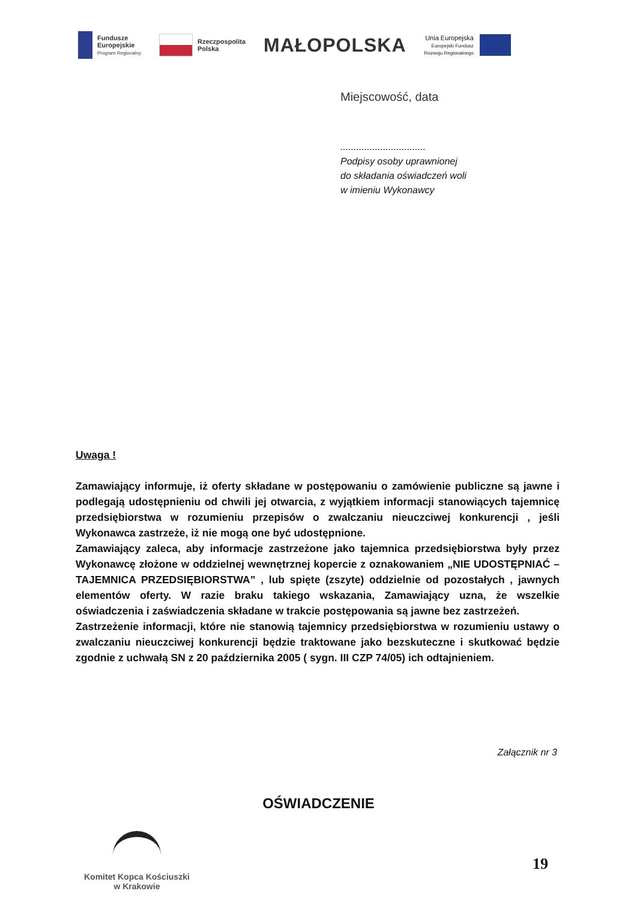Fundusze
Europejskie
Program Regionalny
Rzeczpospolita
Polska
MAŁOPOLSKA
Unia Europejska
Europejski Fundusz
Rozwoju Regionalnego
Miejscowość, data
................................
Podpisy osoby uprawnionej
do składania oświadczeń woli
w imieniu Wykonawcy
Uwaga !
Zamawiający informuje, iż oferty składane w postępowaniu o zamówienie publiczne są jawne i podlegają udostępnieniu od chwili jej otwarcia, z wyjątkiem informacji stanowiących tajemnicę przedsiębiorstwa w rozumieniu przepisów o zwalczaniu nieuczciwej konkurencji , jeśli Wykonawca zastrzeże, iż nie mogą one być udostępnione.
Zamawiający zaleca, aby informacje zastrzeżone jako tajemnica przedsiębiorstwa były przez Wykonawcę złożone w oddzielnej wewnętrznej kopercie z oznakowaniem „NIE UDOSTĘPNIAĆ – TAJEMNICA PRZEDSIĘBIORSTWA” , lub spięte (zszyte) oddzielnie od pozostałych , jawnych elementów oferty. W razie braku takiego wskazania, Zamawiający uzna, że wszelkie oświadczenia i zaświadczenia składane w trakcie postępowania są jawne bez zastrzeżeń.
Zastrzeżenie informacji, które nie stanowią tajemnicy przedsiębiorstwa w rozumieniu ustawy o zwalczaniu nieuczciwej konkurencji będzie traktowane jako bezskuteczne i skutkować będzie zgodnie z uchwałą SN z 20 października 2005 ( sygn. III CZP 74/05) ich odtajnieniem.
Załącznik nr 3
OŚWIADCZENIE
Komitet Kopca Kościuszki
w Krakowie
19